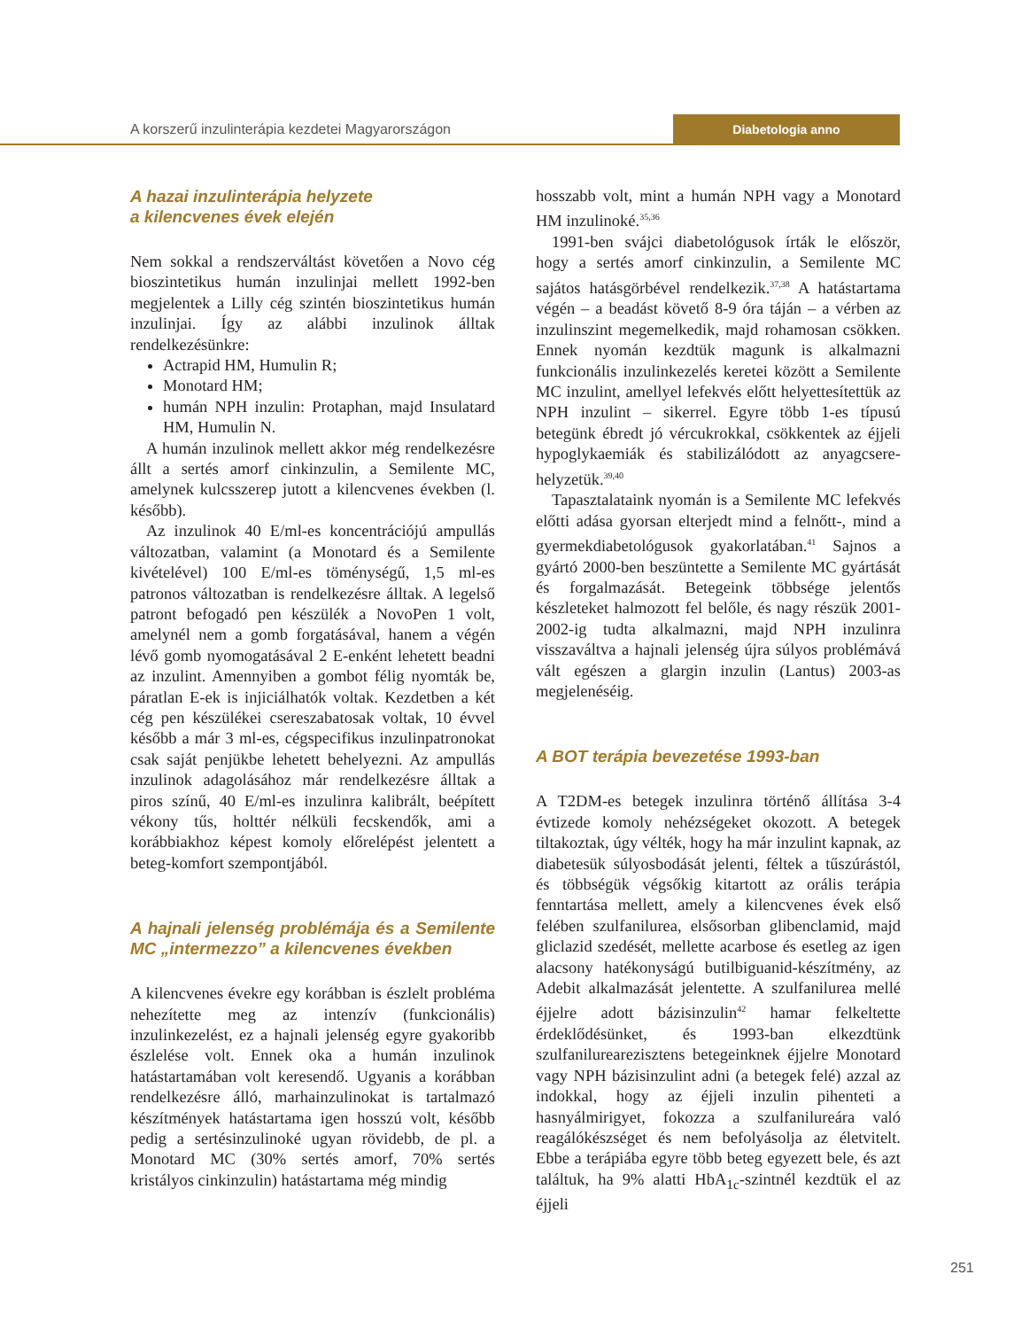A korszerű inzulinterápia kezdetei Magyarországon
Diabetologia anno
A hazai inzulinterápia helyzete
a kilencvenes évek elején
Nem sokkal a rendszerváltást követően a Novo cég bioszintetikus humán inzulinjai mellett 1992-ben megjelentek a Lilly cég szintén bioszintetikus humán inzulinjai. Így az alábbi inzulinok álltak rendelkezésünkre:
Actrapid HM, Humulin R;
Monotard HM;
humán NPH inzulin: Protaphan, majd Insulatard HM, Humulin N.
A humán inzulinok mellett akkor még rendelkezésre állt a sertés amorf cinkinzulin, a Semilente MC, amelynek kulcsszerep jutott a kilencvenes években (l. később).
Az inzulinok 40 E/ml-es koncentrációjú ampullás változatban, valamint (a Monotard és a Semilente kivételével) 100 E/ml-es töménységű, 1,5 ml-es patronos változatban is rendelkezésre álltak. A legelső patront befogadó pen készülék a NovoPen 1 volt, amelynél nem a gomb forgatásával, hanem a végén lévő gomb nyomogatásával 2 E-enként lehetett beadni az inzulint. Amennyiben a gombot félig nyomták be, páratlan E-ek is injiciálhatók voltak. Kezdetben a két cég pen készülékei csereszabatosak voltak, 10 évvel később a már 3 ml-es, cégspecifikus inzulinpatronokat csak saját penjükbe lehetett behelyezni. Az ampullás inzulinok adagolásához már rendelkezésre álltak a piros színű, 40 E/ml-es inzulinra kalibrált, beépített vékony tűs, holttér nélküli fecskendők, ami a korábbiakhoz képest komoly előrelépést jelentett a beteg-komfort szempontjából.
A hajnali jelenség problémája és a Semilente MC „intermezzo” a kilencvenes években
A kilencvenes évekre egy korábban is észlelt probléma nehezítette meg az intenzív (funkcionális) inzulinkezelést, ez a hajnali jelenség egyre gyakoribb észlelése volt. Ennek oka a humán inzulinok hatástartamában volt keresendő. Ugyanis a korábban rendelkezésre álló, marhainzulinokat is tartalmazó készítmények hatástartama igen hosszú volt, később pedig a sertésinzulinoké ugyan rövidebb, de pl. a Monotard MC (30% sertés amorf, 70% sertés kristályos cinkinzulin) hatástartama még mindig
hosszabb volt, mint a humán NPH vagy a Monotard HM inzulinoké.<sup>35,36</sup>
1991-ben svájci diabetológusok írták le először, hogy a sertés amorf cinkinzulin, a Semilente MC sajátos hatásgörbével rendelkezik.<sup>37,38</sup> A hatástartama végén – a beadást követő 8-9 óra táján – a vérben az inzulinszint megemelkedik, majd rohamosan csökken. Ennek nyomán kezdtük magunk is alkalmazni funkcionális inzulinkezelés keretei között a Semilente MC inzulint, amellyel lefekvés előtt helyettesítettük az NPH inzulint – sikerrel. Egyre több 1-es típusú betegünk ébredt jó vércukrokkal, csökkentek az éjjeli hypoglykaemiák és stabilizálódott az anyagcsere-helyzetük.<sup>39,40</sup>
Tapasztalataink nyomán is a Semilente MC lefekvés előtti adása gyorsan elterjedt mind a felnőtt-, mind a gyermekdiabetológusok gyakorlatában.<sup>41</sup> Sajnos a gyártó 2000-ben beszüntette a Semilente MC gyártását és forgalmazását. Betegeink többsége jelentős készleteket halmozott fel belőle, és nagy részük 2001-2002-ig tudta alkalmazni, majd NPH inzulinra visszaváltva a hajnali jelenség újra súlyos problémává vált egészen a glargin inzulin (Lantus) 2003-as megjelenéséig.
A BOT terápia bevezetése 1993-ban
A T2DM-es betegek inzulinra történő állítása 3-4 évtizede komoly nehézségeket okozott. A betegek tiltakoztak, úgy vélték, hogy ha már inzulint kapnak, az diabetesük súlyosbodását jelenti, féltek a tűszúrástól, és többségük végsőkig kitartott az orális terápia fenntartása mellett, amely a kilencvenes évek első felében szulfanilurea, elsősorban glibenclamid, majd gliclazid szedését, mellette acarbose és esetleg az igen alacsony hatékonyságú butilbiguanid-készítmény, az Adebit alkalmazását jelentette. A szulfanilurea mellé éjjelre adott bázisinzulin<sup>42</sup> hamar felkeltette érdeklődésünket, és 1993-ban elkezdtünk szulfanilurearezisztens betegeinknek éjjelre Monotard vagy NPH bázisinzulint adni (a betegek felé) azzal az indokkal, hogy az éjjeli inzulin pihenteti a hasnyálmirigyet, fokozza a szulfanilureára való reagálókészséget és nem befolyásolja az életvitelt. Ebbe a terápiába egyre több beteg egyezett bele, és azt találtuk, ha 9% alatti HbA<sub>1c</sub>-szintnél kezdtük el az éjjeli
251